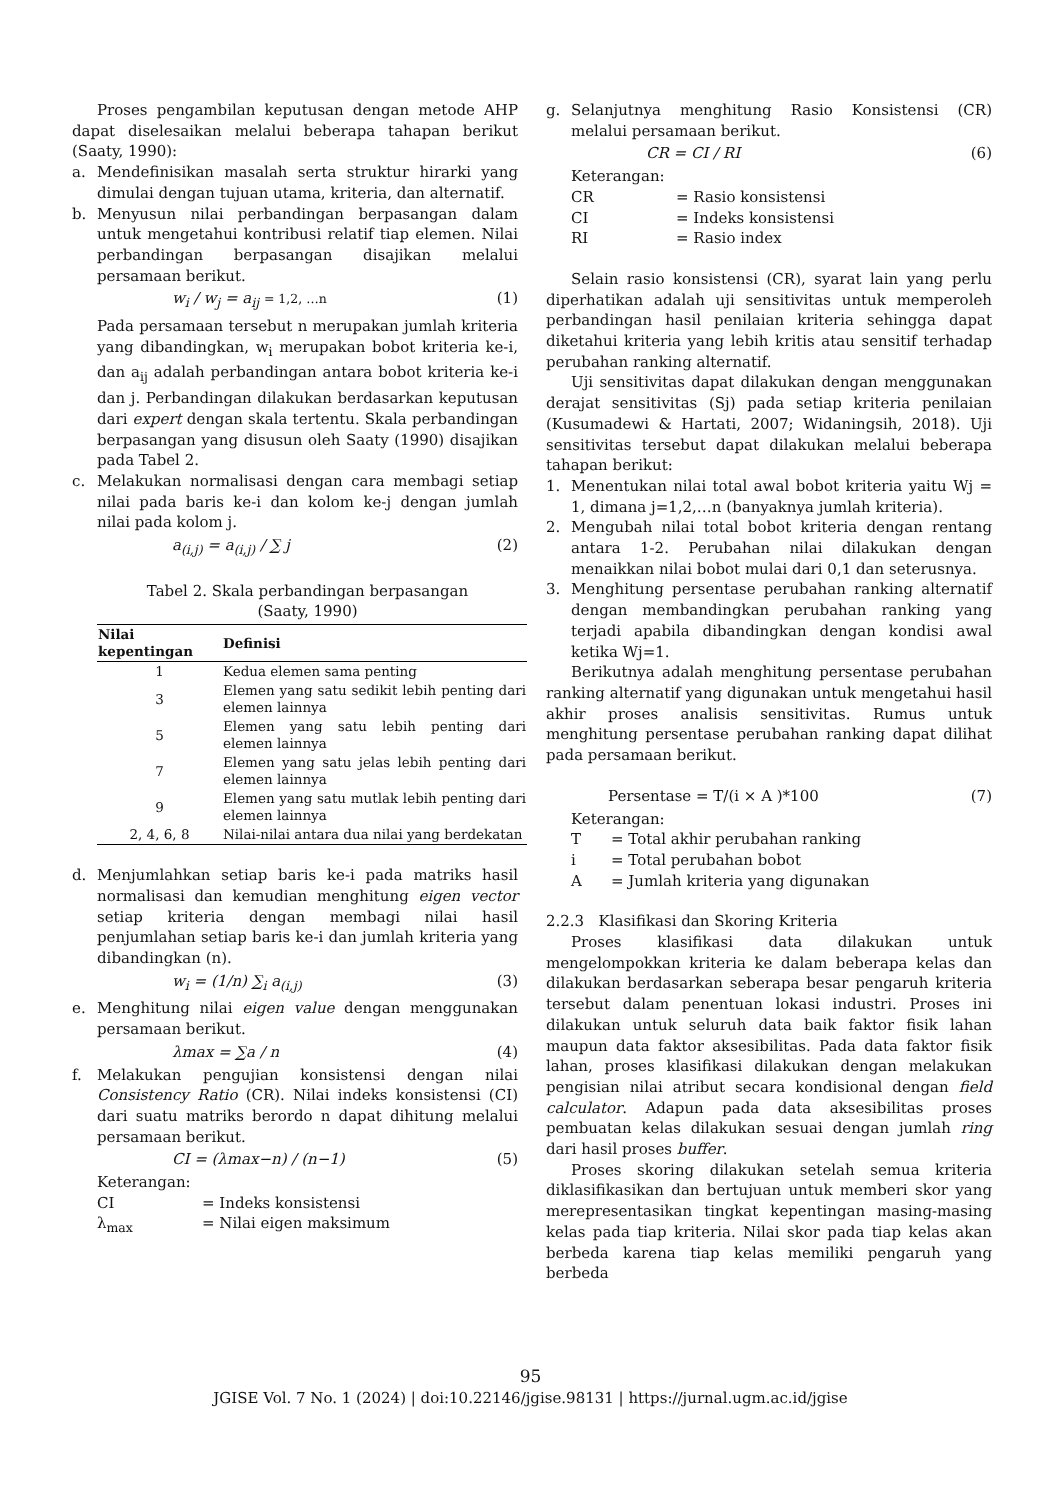Proses pengambilan keputusan dengan metode AHP dapat diselesaikan melalui beberapa tahapan berikut (Saaty, 1990):
a. Mendefinisikan masalah serta struktur hirarki yang dimulai dengan tujuan utama, kriteria, dan alternatif.
b. Menyusun nilai perbandingan berpasangan dalam untuk mengetahui kontribusi relatif tiap elemen. Nilai perbandingan berpasangan disajikan melalui persamaan berikut.
w<sub>i</sub> / w<sub>j</sub> = a<sub>ij</sub> = 1,2, …n (1)
Pada persamaan tersebut n merupakan jumlah kriteria yang dibandingkan, w<sub>i</sub> merupakan bobot kriteria ke-i, dan a<sub>ij</sub> adalah perbandingan antara bobot kriteria ke-i dan j. Perbandingan dilakukan berdasarkan keputusan dari expert dengan skala tertentu. Skala perbandingan berpasangan yang disusun oleh Saaty (1990) disajikan pada Tabel 2.
c. Melakukan normalisasi dengan cara membagi setiap nilai pada baris ke-i dan kolom ke-j dengan jumlah nilai pada kolom j.
a<sub>(i,j)</sub> = a<sub>(i,j)</sub> / ∑ j (2)
Tabel 2. Skala perbandingan berpasangan
(Saaty, 1990)
| Nilai kepentingan | Definisi |
| --- | --- |
| 1 | Kedua elemen sama penting |
| 3 | Elemen yang satu sedikit lebih penting dari elemen lainnya |
| 5 | Elemen yang satu lebih penting dari elemen lainnya |
| 7 | Elemen yang satu jelas lebih penting dari elemen lainnya |
| 9 | Elemen yang satu mutlak lebih penting dari elemen lainnya |
| 2, 4, 6, 8 | Nilai-nilai antara dua nilai yang berdekatan |
d. Menjumlahkan setiap baris ke-i pada matriks hasil normalisasi dan kemudian menghitung eigen vector setiap kriteria dengan membagi nilai hasil penjumlahan setiap baris ke-i dan jumlah kriteria yang dibandingkan (n).
w<sub>i</sub> = (1/n) ∑<sub>i</sub> a<sub>(i,j)</sub> (3)
e. Menghitung nilai eigen value dengan menggunakan persamaan berikut.
λmax = ∑a / n (4)
f. Melakukan pengujian konsistensi dengan nilai Consistency Ratio (CR). Nilai indeks konsistensi (CI) dari suatu matriks berordo n dapat dihitung melalui persamaan berikut.
CI = (λmax−n) / (n−1) (5)
Keterangan:
CI = Indeks konsistensi
λ<sub>max</sub> = Nilai eigen maksimum
g. Selanjutnya menghitung Rasio Konsistensi (CR) melalui persamaan berikut.
CR = CI / RI (6)
Keterangan:
CR = Rasio konsistensi
CI = Indeks konsistensi
RI = Rasio index
Selain rasio konsistensi (CR), syarat lain yang perlu diperhatikan adalah uji sensitivitas untuk memperoleh perbandingan hasil penilaian kriteria sehingga dapat diketahui kriteria yang lebih kritis atau sensitif terhadap perubahan ranking alternatif.
Uji sensitivitas dapat dilakukan dengan menggunakan derajat sensitivitas (Sj) pada setiap kriteria penilaian (Kusumadewi & Hartati, 2007; Widaningsih, 2018). Uji sensitivitas tersebut dapat dilakukan melalui beberapa tahapan berikut:
1. Menentukan nilai total awal bobot kriteria yaitu Wj = 1, dimana j=1,2,…n (banyaknya jumlah kriteria).
2. Mengubah nilai total bobot kriteria dengan rentang antara 1-2. Perubahan nilai dilakukan dengan menaikkan nilai bobot mulai dari 0,1 dan seterusnya.
3. Menghitung persentase perubahan ranking alternatif dengan membandingkan perubahan ranking yang terjadi apabila dibandingkan dengan kondisi awal ketika Wj=1.
Berikutnya adalah menghitung persentase perubahan ranking alternatif yang digunakan untuk mengetahui hasil akhir proses analisis sensitivitas. Rumus untuk menghitung persentase perubahan ranking dapat dilihat pada persamaan berikut.
Persentase = T/(i × A )*100 (7)
Keterangan:
T = Total akhir perubahan ranking
i = Total perubahan bobot
A = Jumlah kriteria yang digunakan
2.2.3 Klasifikasi dan Skoring Kriteria
Proses klasifikasi data dilakukan untuk mengelompokkan kriteria ke dalam beberapa kelas dan dilakukan berdasarkan seberapa besar pengaruh kriteria tersebut dalam penentuan lokasi industri. Proses ini dilakukan untuk seluruh data baik faktor fisik lahan maupun data faktor aksesibilitas. Pada data faktor fisik lahan, proses klasifikasi dilakukan dengan melakukan pengisian nilai atribut secara kondisional dengan field calculator. Adapun pada data aksesibilitas proses pembuatan kelas dilakukan sesuai dengan jumlah ring dari hasil proses buffer.
Proses skoring dilakukan setelah semua kriteria diklasifikasikan dan bertujuan untuk memberi skor yang merepresentasikan tingkat kepentingan masing-masing kelas pada tiap kriteria. Nilai skor pada tiap kelas akan berbeda karena tiap kelas memiliki pengaruh yang berbeda
95
JGISE Vol. 7 No. 1 (2024) | doi:10.22146/jgise.98131 | https://jurnal.ugm.ac.id/jgise